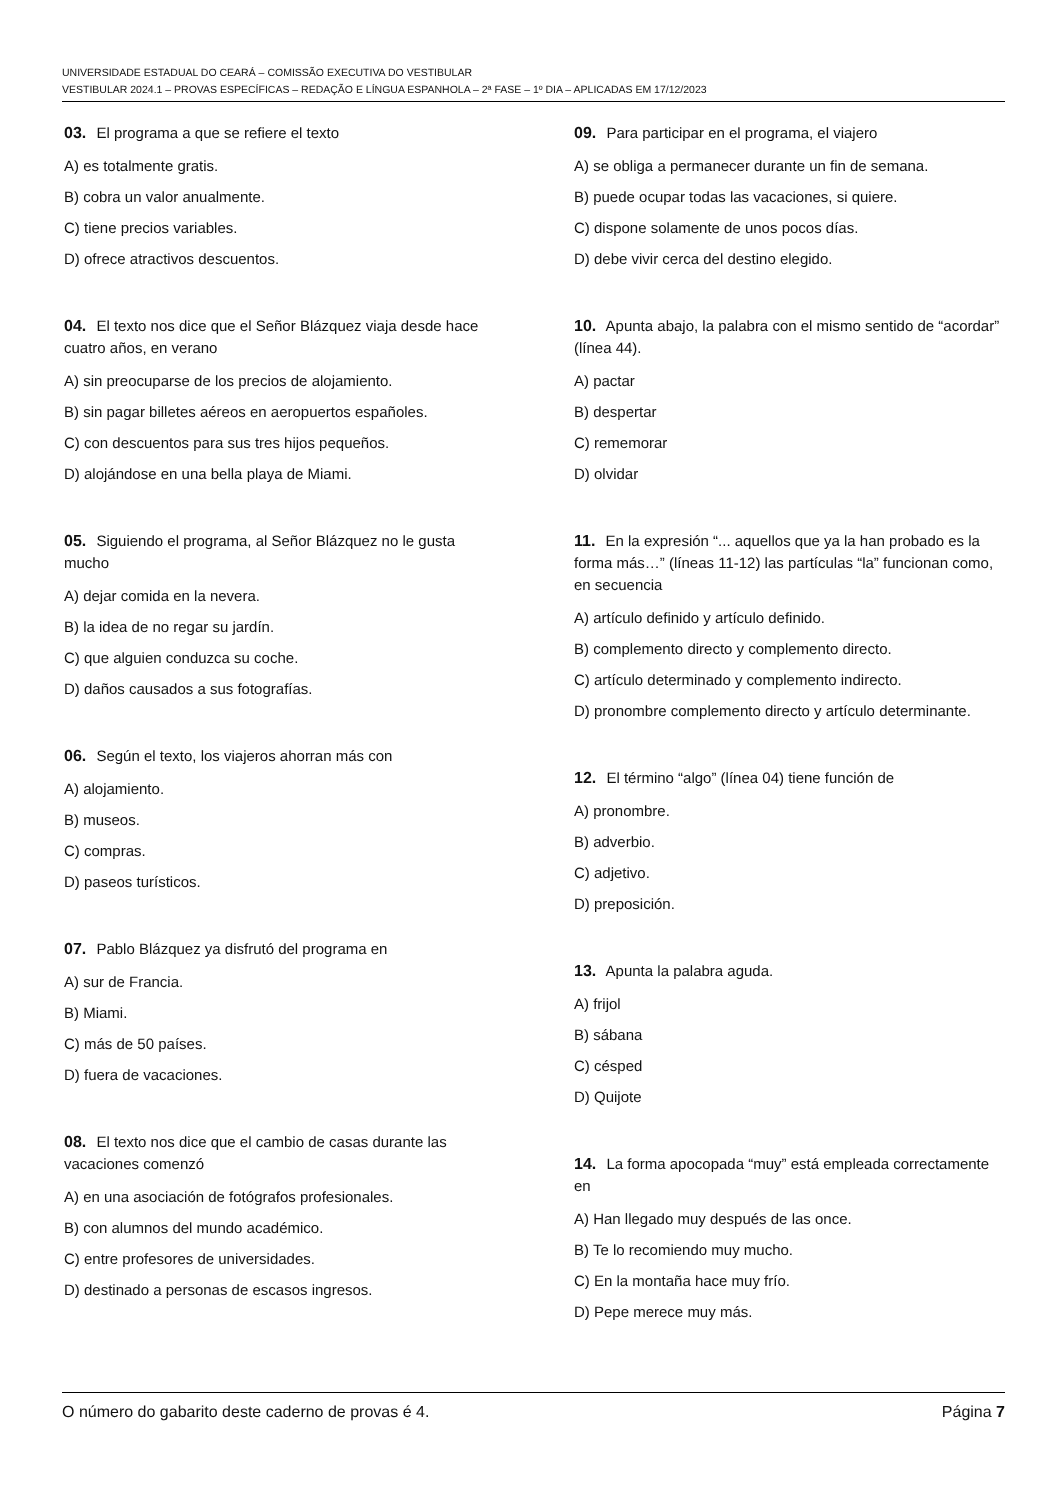UNIVERSIDADE ESTADUAL DO CEARÁ – COMISSÃO EXECUTIVA DO VESTIBULAR
VESTIBULAR 2024.1 – PROVAS ESPECÍFICAS – REDAÇÃO E LÍNGUA ESPANHOLA – 2ª FASE – 1º DIA – APLICADAS EM 17/12/2023
03. El programa a que se refiere el texto
A) es totalmente gratis.
B) cobra un valor anualmente.
C) tiene precios variables.
D) ofrece atractivos descuentos.
04. El texto nos dice que el Señor Blázquez viaja desde hace cuatro años, en verano
A) sin preocuparse de los precios de alojamiento.
B) sin pagar billetes aéreos en aeropuertos españoles.
C) con descuentos para sus tres hijos pequeños.
D) alojándose en una bella playa de Miami.
05. Siguiendo el programa, al Señor Blázquez no le gusta mucho
A) dejar comida en la nevera.
B) la idea de no regar su jardín.
C) que alguien conduzca su coche.
D) daños causados a sus fotografías.
06. Según el texto, los viajeros ahorran más con
A) alojamiento.
B) museos.
C) compras.
D) paseos turísticos.
07. Pablo Blázquez ya disfrutó del programa en
A) sur de Francia.
B) Miami.
C) más de 50 países.
D) fuera de vacaciones.
08. El texto nos dice que el cambio de casas durante las vacaciones comenzó
A) en una asociación de fotógrafos profesionales.
B) con alumnos del mundo académico.
C) entre profesores de universidades.
D) destinado a personas de escasos ingresos.
09. Para participar en el programa, el viajero
A) se obliga a permanecer durante un fin de semana.
B) puede ocupar todas las vacaciones, si quiere.
C) dispone solamente de unos pocos días.
D) debe vivir cerca del destino elegido.
10. Apunta abajo, la palabra con el mismo sentido de “acordar” (línea 44).
A) pactar
B) despertar
C) rememorar
D) olvidar
11. En la expresión “... aquellos que ya la han probado es la forma más…” (líneas 11-12) las partículas “la” funcionan como, en secuencia
A) artículo definido y artículo definido.
B) complemento directo y complemento directo.
C) artículo determinado y complemento indirecto.
D) pronombre complemento directo y artículo determinante.
12. El término “algo” (línea 04) tiene función de
A) pronombre.
B) adverbio.
C) adjetivo.
D) preposición.
13. Apunta la palabra aguda.
A) frijol
B) sábana
C) césped
D) Quijote
14. La forma apocopada “muy” está empleada correctamente en
A) Han llegado muy después de las once.
B) Te lo recomiendo muy mucho.
C) En la montaña hace muy frío.
D) Pepe merece muy más.
O número do gabarito deste caderno de provas é 4. Página 7